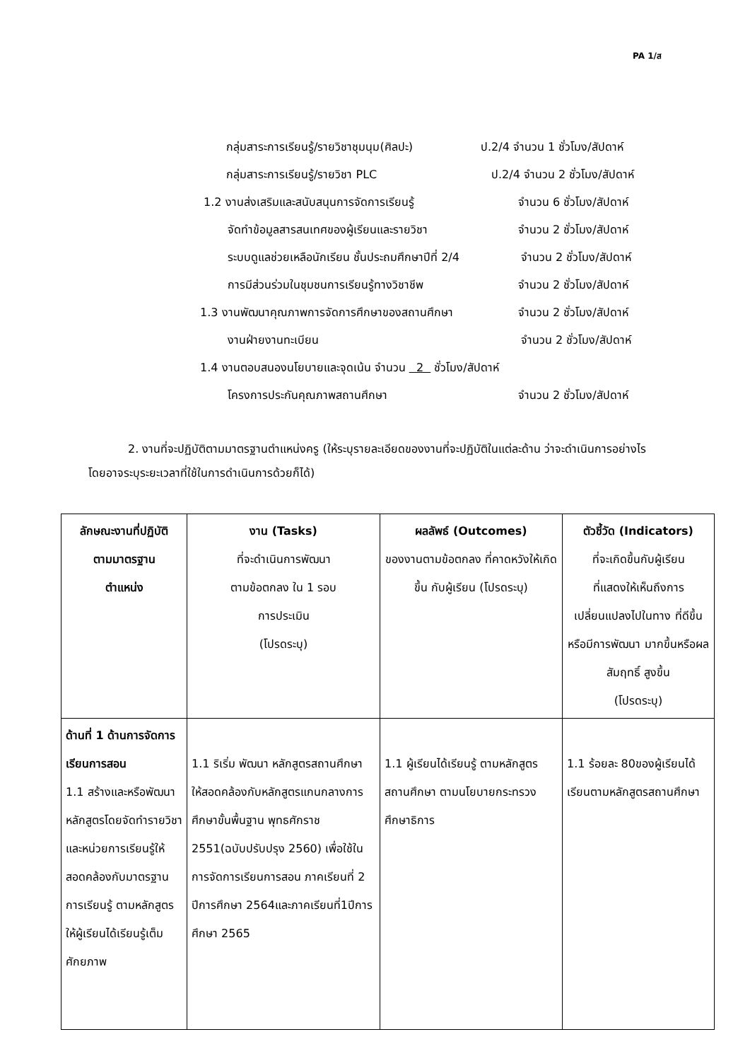PA 1/ส
กลุ่มสาระการเรียนรู้/รายวิชาชุมนุม(ศิลปะ) ป.2/4 จำนวน 1 ชั่วโมง/สัปดาห์
กลุ่มสาระการเรียนรู้/รายวิชา PLC ป.2/4 จำนวน 2 ชั่วโมง/สัปดาห์
1.2 งานส่งเสริมและสนับสนุนการจัดการเรียนรู้ จำนวน 6 ชั่วโมง/สัปดาห์
จัดทำข้อมูลสารสนเทศของผู้เรียนและรายวิชา จำนวน 2 ชั่วโมง/สัปดาห์
ระบบดูแลช่วยเหลือนักเรียน ชั้นประถมศึกษาปีที่ 2/4 จำนวน 2 ชั่วโมง/สัปดาห์
การมีส่วนร่วมในชุมชนการเรียนรู้ทางวิชาชีพ จำนวน 2 ชั่วโมง/สัปดาห์
1.3 งานพัฒนาคุณภาพการจัดการศึกษาของสถานศึกษา จำนวน 2 ชั่วโมง/สัปดาห์
งานฝ่ายงานทะเบียน จำนวน 2 ชั่วโมง/สัปดาห์
1.4 งานตอบสนองนโยบายและจุดเน้น จำนวน 2 ชั่วโมง/สัปดาห์
โครงการประกันคุณภาพสถานศึกษา จำนวน 2 ชั่วโมง/สัปดาห์
2. งานที่จะปฏิบัติตามมาตรฐานตำแหน่งครู (ให้ระบุรายละเอียดของงานที่จะปฏิบัติในแต่ละด้าน ว่าจะดำเนินการอย่างไร โดยอาจระบุระยะเวลาที่ใช้ในการดำเนินการด้วยก็ได้)
| ลักษณะงานที่ปฏิบัติ ตามมาตรฐาน ตำแหน่ง | งาน (Tasks) ที่จะดำเนินการพัฒนา ตามข้อตกลง ใน 1 รอบ การประเมิน (โปรดระบุ) | ผลลัพธ์ (Outcomes) ของงานตามข้อตกลง ที่คาดหวังให้เกิดขึ้น กับผู้เรียน (โปรดระบุ) | ตัวชี้วัด (Indicators) ที่จะเกิดขึ้นกับผู้เรียน ที่แสดงให้เห็นถึงการ เปลี่ยนแปลงไปในทาง ที่ดีขึ้นหรือมีการพัฒนา มากขึ้นหรือผลสัมฤทธิ์ สูงขึ้น (โปรดระบุ) |
| --- | --- | --- | --- |
| ด้านที่ 1 ด้านการจัดการเรียนการสอน 1.1 สร้างและหรือพัฒนาหลักสูตรโดยจัดทำรายวิชาและหน่วยการเรียนรู้ให้สอดคล้องกับมาตรฐานการเรียนรู้ ตามหลักสูตรให้ผู้เรียนได้เรียนรู้เต็มศักยภาพ | 1.1 ริเริ่ม พัฒนา หลักสูตรสถานศึกษา ให้สอดคล้องกับหลักสูตรแกนกลางการศึกษาขั้นพื้นฐาน พุทธศักราช 2551(ฉบับปรับปรุง 2560) เพื่อใช้ในการจัดการเรียนการสอน ภาคเรียนที่ 2 ปีการศึกษา 2564และภาคเรียนที่1ปีการศึกษา 2565 | 1.1 ผู้เรียนได้เรียนรู้ ตามหลักสูตรสถานศึกษา ตามนโยบายกระทรวงศึกษาธิการ | 1.1 ร้อยละ 80ของผู้เรียนได้เรียนตามหลักสูตรสถานศึกษา |